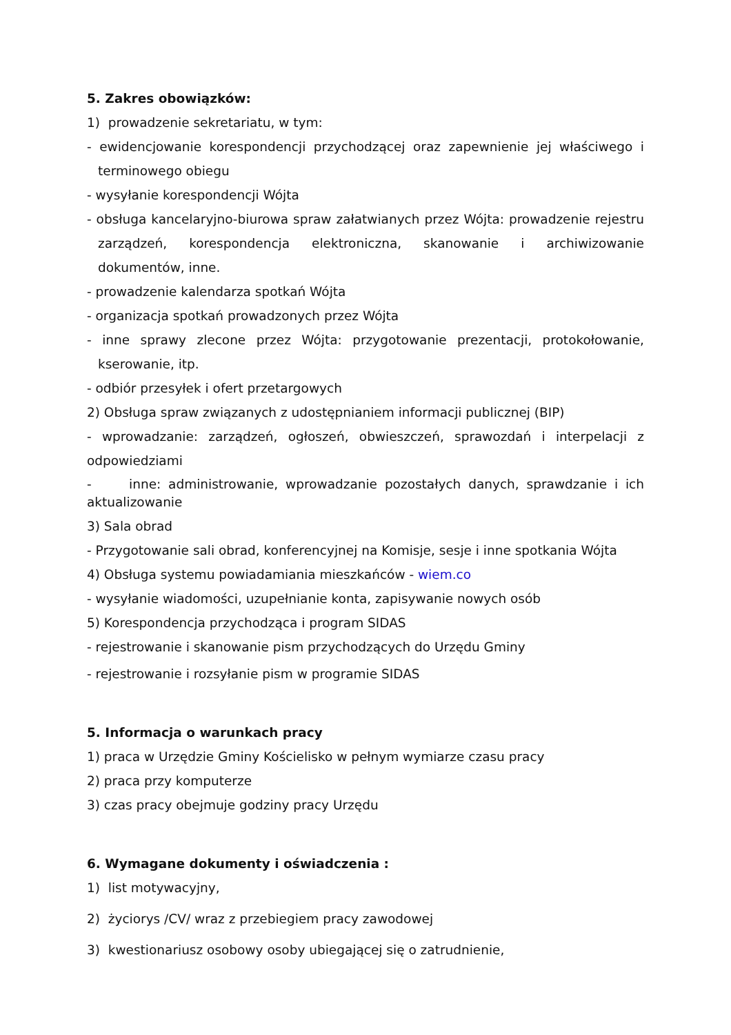5. Zakres obowiązków:
1) prowadzenie sekretariatu, w tym:
- ewidencjowanie korespondencji przychodzącej oraz zapewnienie jej właściwego i terminowego obiegu
- wysyłanie korespondencji Wójta
- obsługa kancelaryjno-biurowa spraw załatwianych przez Wójta: prowadzenie rejestru zarządzeń, korespondencja elektroniczna, skanowanie i archiwizowanie dokumentów, inne.
- prowadzenie kalendarza spotkań Wójta
- organizacja spotkań prowadzonych przez Wójta
- inne sprawy zlecone przez Wójta: przygotowanie prezentacji, protokołowanie, kserowanie, itp.
- odbiór przesyłek i ofert przetargowych
2) Obsługa spraw związanych z udostępnianiem informacji publicznej (BIP)
- wprowadzanie: zarządzeń, ogłoszeń, obwieszczeń, sprawozdań i interpelacji z odpowiedziami
- inne: administrowanie, wprowadzanie pozostałych danych, sprawdzanie i ich aktualizowanie
3) Sala obrad
- Przygotowanie sali obrad, konferencyjnej na Komisje, sesje i inne spotkania Wójta
4) Obsługa systemu powiadamiania mieszkańców - wiem.co
- wysyłanie wiadomości, uzupełnianie konta, zapisywanie nowych osób
5) Korespondencja przychodząca i program SIDAS
- rejestrowanie i skanowanie pism przychodzących do Urzędu Gminy
- rejestrowanie i rozsyłanie pism w programie SIDAS
5. Informacja o warunkach pracy
1) praca w Urzędzie Gminy Kościelisko w pełnym wymiarze czasu pracy
2) praca przy komputerze
3) czas pracy obejmuje godziny pracy Urzędu
6. Wymagane dokumenty i oświadczenia :
1) list motywacyjny,
2) życiorys /CV/ wraz z przebiegiem pracy zawodowej
3) kwestionariusz osobowy osoby ubiegającej się o zatrudnienie,